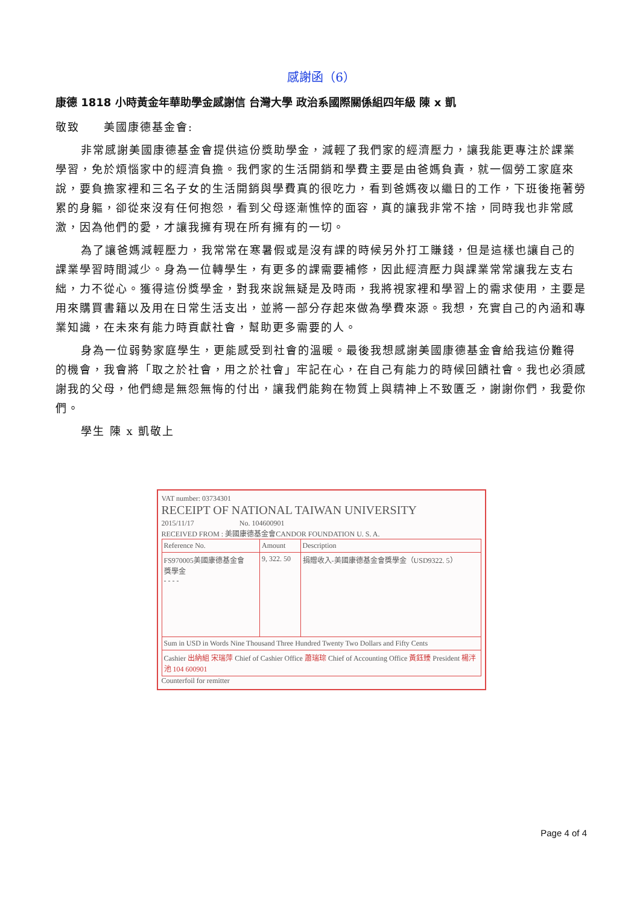感謝函（6）
康德 1818 小時黃金年華助學金感謝信 台灣大學 政治系國際關係組四年級 陳 x 凱
敬致　　美國康德基金會:
非常感謝美國康德基金會提供這份獎助學金，減輕了我們家的經濟壓力，讓我能更專注於課業學習，免於煩惱家中的經濟負擔。我們家的生活開銷和學費主要是由爸媽負責，就一個勞工家庭來說，要負擔家裡和三名子女的生活開銷與學費真的很吃力，看到爸媽夜以繼日的工作，下班後拖著勞累的身軀，卻從來沒有任何抱怨，看到父母逐漸憔悴的面容，真的讓我非常不捨，同時我也非常感激，因為他們的愛，才讓我擁有現在所有擁有的一切。
為了讓爸媽減輕壓力，我常常在寒暑假或是沒有課的時候另外打工賺錢，但是這樣也讓自己的課業學習時間減少。身為一位轉學生，有更多的課需要補修，因此經濟壓力與課業常常讓我左支右絀，力不從心。獲得這份獎學金，對我來說無疑是及時雨，我將視家裡和學習上的需求使用，主要是用來購買書籍以及用在日常生活支出，並將一部分存起來做為學費來源。我想，充實自己的內涵和專業知識，在未來有能力時貢獻社會，幫助更多需要的人。
身為一位弱勢家庭學生，更能感受到社會的溫暖。最後我想感謝美國康德基金會給我這份難得的機會，我會將「取之於社會，用之於社會」牢記在心，在自己有能力的時候回饋社會。我也必須感謝我的父母，他們總是無怨無悔的付出，讓我們能夠在物質上與精神上不致匱乏，謝謝你們，我愛你們。
學生 陳 x 凱敬上
VAT number: 03734301
RECEIPT OF NATIONAL TAIWAN UNIVERSITY
2015/11/17 　　　　　　No. 104600901
RECEIVED FROM : 美國康德基金會CANDOR FOUNDATION U. S. A.
| Reference No. | Amount | Description |
| --- | --- | --- |
| FS970005美國康德基金會 獎學金 - - - - | 9, 322. 50 | 捐贈收入-美國康德基金會獎學金（USD9322. 5） |
| Sum in USD in Words Nine Thousand Three Hundred Twenty Two Dollars and Fifty Cents | | |
| Cashier 出納組 宋瑞萍 Chief of Cashier Office 蕭瑞琮 Chief of Accounting Office 黃鈺臻 President 楊泮池 104 600901 | | |
Counterfoil for remitter
Page 4 of 4